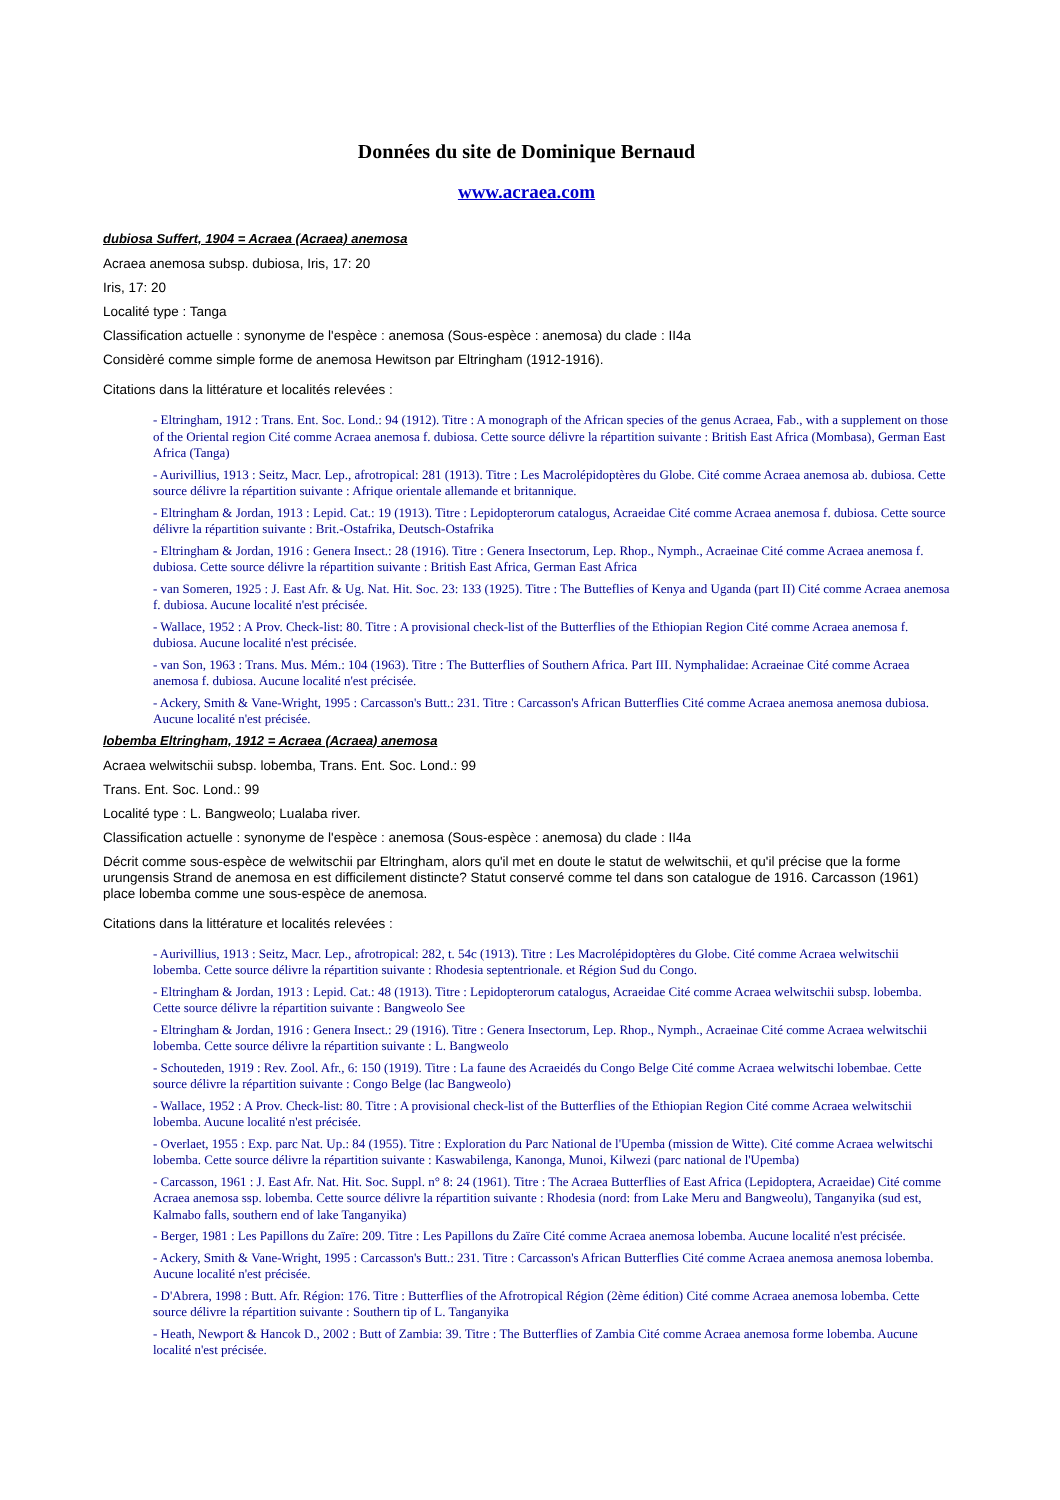Données du site de Dominique Bernaud
www.acraea.com
dubiosa Suffert, 1904 = Acraea (Acraea) anemosa
Acraea anemosa subsp. dubiosa, Iris, 17: 20
Iris, 17: 20
Localité type : Tanga
Classification actuelle : synonyme de l'espèce : anemosa (Sous-espèce : anemosa) du clade : II4a
Considèré comme simple forme de anemosa Hewitson par Eltringham (1912-1916).
Citations dans la littérature et localités relevées :
- Eltringham, 1912 : Trans. Ent. Soc. Lond.: 94 (1912). Titre : A monograph of the African species of the genus Acraea, Fab., with a supplement on those of the Oriental region Cité comme Acraea anemosa f. dubiosa. Cette source délivre la répartition suivante : British East Africa (Mombasa), German East Africa (Tanga)
- Aurivillius, 1913 : Seitz, Macr. Lep., afrotropical: 281 (1913). Titre : Les Macrolépidoptères du Globe. Cité comme Acraea anemosa ab. dubiosa. Cette source délivre la répartition suivante : Afrique orientale allemande et britannique.
- Eltringham & Jordan, 1913 : Lepid. Cat.: 19 (1913). Titre : Lepidopterorum catalogus, Acraeidae Cité comme Acraea anemosa f. dubiosa. Cette source délivre la répartition suivante : Brit.-Ostafrika, Deutsch-Ostafrika
- Eltringham & Jordan, 1916 : Genera Insect.: 28 (1916). Titre : Genera Insectorum, Lep. Rhop., Nymph., Acraeinae Cité comme Acraea anemosa f. dubiosa. Cette source délivre la répartition suivante : British East Africa, German East Africa
- van Someren, 1925 : J. East Afr. & Ug. Nat. Hit. Soc. 23: 133 (1925). Titre : The Butteflies of Kenya and Uganda (part II) Cité comme Acraea anemosa f. dubiosa. Aucune localité n'est précisée.
- Wallace, 1952 : A Prov. Check-list: 80. Titre : A provisional check-list of the Butterflies of the Ethiopian Region Cité comme Acraea anemosa f. dubiosa. Aucune localité n'est précisée.
- van Son, 1963 : Trans. Mus. Mém.: 104 (1963). Titre : The Butterflies of Southern Africa. Part III. Nymphalidae: Acraeinae Cité comme Acraea anemosa f. dubiosa. Aucune localité n'est précisée.
- Ackery, Smith & Vane-Wright, 1995 : Carcasson's Butt.: 231. Titre : Carcasson's African Butterflies Cité comme Acraea anemosa anemosa dubiosa. Aucune localité n'est précisée.
lobemba Eltringham, 1912 = Acraea (Acraea) anemosa
Acraea welwitschii subsp. lobemba, Trans. Ent. Soc. Lond.: 99
Trans. Ent. Soc. Lond.: 99
Localité type : L. Bangweolo; Lualaba river.
Classification actuelle : synonyme de l'espèce : anemosa (Sous-espèce : anemosa) du clade : II4a
Décrit comme sous-espèce de welwitschii par Eltringham, alors qu'il met en doute le statut de welwitschii, et qu'il précise que la forme urungensis Strand de anemosa en est difficilement distincte? Statut conservé comme tel dans son catalogue de 1916. Carcasson (1961) place lobemba comme une sous-espèce de anemosa.
Citations dans la littérature et localités relevées :
- Aurivillius, 1913 : Seitz, Macr. Lep., afrotropical: 282, t. 54c (1913). Titre : Les Macrolépidoptères du Globe. Cité comme Acraea welwitschii lobemba. Cette source délivre la répartition suivante : Rhodesia septentrionale. et Région Sud du Congo.
- Eltringham & Jordan, 1913 : Lepid. Cat.: 48 (1913). Titre : Lepidopterorum catalogus, Acraeidae Cité comme Acraea welwitschii subsp. lobemba. Cette source délivre la répartition suivante : Bangweolo See
- Eltringham & Jordan, 1916 : Genera Insect.: 29 (1916). Titre : Genera Insectorum, Lep. Rhop., Nymph., Acraeinae Cité comme Acraea welwitschii lobemba. Cette source délivre la répartition suivante : L. Bangweolo
- Schouteden, 1919 : Rev. Zool. Afr., 6: 150 (1919). Titre : La faune des Acraeidés du Congo Belge Cité comme Acraea welwitschi lobembae. Cette source délivre la répartition suivante : Congo Belge (lac Bangweolo)
- Wallace, 1952 : A Prov. Check-list: 80. Titre : A provisional check-list of the Butterflies of the Ethiopian Region Cité comme Acraea welwitschii lobemba. Aucune localité n'est précisée.
- Overlaet, 1955 : Exp. parc Nat. Up.: 84 (1955). Titre : Exploration du Parc National de l'Upemba (mission de Witte). Cité comme Acraea welwitschi lobemba. Cette source délivre la répartition suivante : Kaswabilenga, Kanonga, Munoi, Kilwezi (parc national de l'Upemba)
- Carcasson, 1961 : J. East Afr. Nat. Hit. Soc. Suppl. n° 8: 24 (1961). Titre : The Acraea Butterflies of East Africa (Lepidoptera, Acraeidae) Cité comme Acraea anemosa ssp. lobemba. Cette source délivre la répartition suivante : Rhodesia (nord: from Lake Meru and Bangweolu), Tanganyika (sud est, Kalmabo falls, southern end of lake Tanganyika)
- Berger, 1981 : Les Papillons du Zaïre: 209. Titre : Les Papillons du Zaïre Cité comme Acraea anemosa lobemba. Aucune localité n'est précisée.
- Ackery, Smith & Vane-Wright, 1995 : Carcasson's Butt.: 231. Titre : Carcasson's African Butterflies Cité comme Acraea anemosa anemosa lobemba. Aucune localité n'est précisée.
- D'Abrera, 1998 : Butt. Afr. Région: 176. Titre : Butterflies of the Afrotropical Région (2ème édition) Cité comme Acraea anemosa lobemba. Cette source délivre la répartition suivante : Southern tip of L. Tanganyika
- Heath, Newport & Hancok D., 2002 : Butt of Zambia: 39. Titre : The Butterflies of Zambia Cité comme Acraea anemosa forme lobemba. Aucune localité n'est précisée.